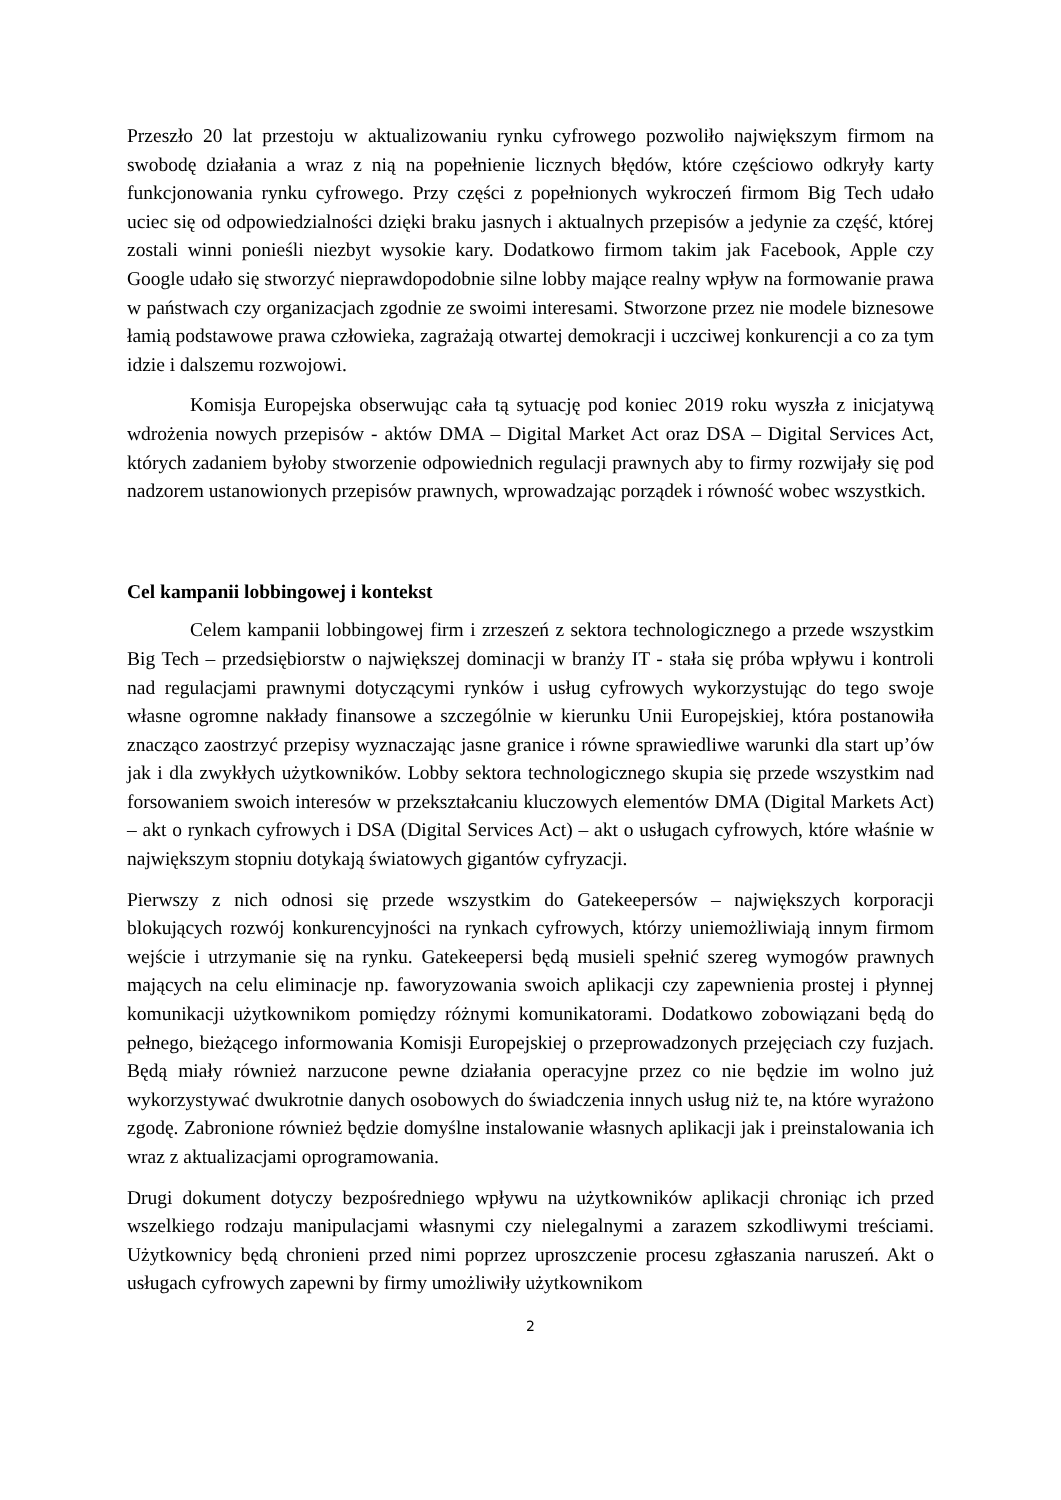Przeszło 20 lat przestoju w aktualizowaniu rynku cyfrowego pozwoliło największym firmom na swobodę działania a wraz z nią na popełnienie licznych błędów, które częściowo odkryły karty funkcjonowania rynku cyfrowego. Przy części z popełnionych wykroczeń firmom Big Tech udało uciec się od odpowiedzialności dzięki braku jasnych i aktualnych przepisów a jedynie za część, której zostali winni ponieśli niezbyt wysokie kary. Dodatkowo firmom takim jak Facebook, Apple czy Google udało się stworzyć nieprawdopodobnie silne lobby mające realny wpływ na formowanie prawa w państwach czy organizacjach zgodnie ze swoimi interesami. Stworzone przez nie modele biznesowe łamią podstawowe prawa człowieka, zagrażają otwartej demokracji i uczciwej konkurencji a co za tym idzie i dalszemu rozwojowi.
Komisja Europejska obserwując cała tą sytuację pod koniec 2019 roku wyszła z inicjatywą wdrożenia nowych przepisów - aktów DMA – Digital Market Act oraz DSA – Digital Services Act, których zadaniem byłoby stworzenie odpowiednich regulacji prawnych aby to firmy rozwijały się pod nadzorem ustanowionych przepisów prawnych, wprowadzając porządek i równość wobec wszystkich.
Cel kampanii lobbingowej i kontekst
Celem kampanii lobbingowej firm i zrzeszeń z sektora technologicznego a przede wszystkim Big Tech – przedsiębiorstw o największej dominacji w branży IT - stała się próba wpływu i kontroli nad regulacjami prawnymi dotyczącymi rynków i usług cyfrowych wykorzystując do tego swoje własne ogromne nakłady finansowe a szczególnie w kierunku Unii Europejskiej, która postanowiła znacząco zaostrzyć przepisy wyznaczając jasne granice i równe sprawiedliwe warunki dla start up’ów jak i dla zwykłych użytkowników. Lobby sektora technologicznego skupia się przede wszystkim nad forsowaniem swoich interesów w przekształcaniu kluczowych elementów DMA (Digital Markets Act) – akt o rynkach cyfrowych i DSA (Digital Services Act) – akt o usługach cyfrowych, które właśnie w największym stopniu dotykają światowych gigantów cyfryzacji.
Pierwszy z nich odnosi się przede wszystkim do Gatekeepersów – największych korporacji blokujących rozwój konkurencyjności na rynkach cyfrowych, którzy uniemożliwiają innym firmom wejście i utrzymanie się na rynku. Gatekeepersi będą musieli spełnić szereg wymogów prawnych mających na celu eliminacje np. faworyzowania swoich aplikacji czy zapewnienia prostej i płynnej komunikacji użytkownikom pomiędzy różnymi komunikatorami. Dodatkowo zobowiązani będą do pełnego, bieżącego informowania Komisji Europejskiej o przeprowadzonych przejęciach czy fuzjach. Będą miały również narzucone pewne działania operacyjne przez co nie będzie im wolno już wykorzystywać dwukrotnie danych osobowych do świadczenia innych usług niż te, na które wyrażono zgodę. Zabronione również będzie domyślne instalowanie własnych aplikacji jak i preinstalowania ich wraz z aktualizacjami oprogramowania.
Drugi dokument dotyczy bezpośredniego wpływu na użytkowników aplikacji chroniąc ich przed wszelkiego rodzaju manipulacjami własnymi czy nielegalnymi a zarazem szkodliwymi treściami. Użytkownicy będą chronieni przed nimi poprzez uproszczenie procesu zgłaszania naruszeń. Akt o usługach cyfrowych zapewni by firmy umożliwiły użytkownikom
2